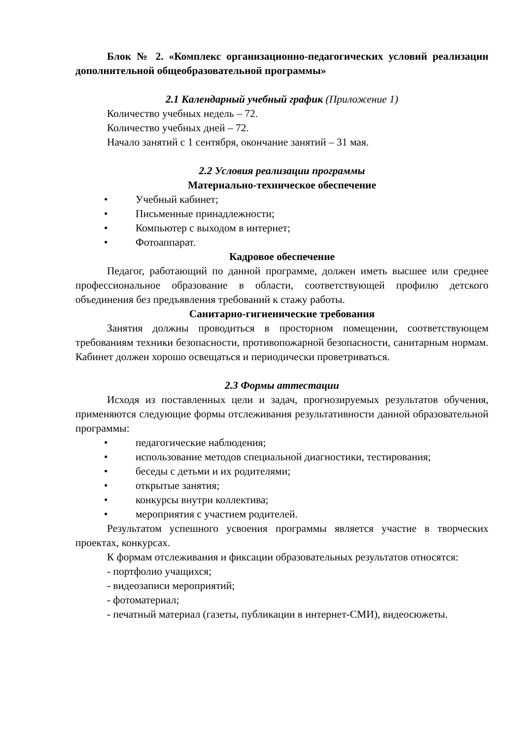Блок № 2. «Комплекс организационно-педагогических условий реализации дополнительной общеобразовательной программы»
2.1 Календарный учебный график (Приложение 1)
Количество учебных недель – 72.
Количество учебных дней – 72.
Начало занятий с 1 сентября, окончание занятий – 31 мая.
2.2 Условия реализации программы
Материально-техническое обеспечение
• Учебный кабинет;
• Письменные принадлежности;
• Компьютер с выходом в интернет;
• Фотоаппарат.
Кадровое обеспечение
Педагог, работающий по данной программе, должен иметь высшее или среднее профессиональное образование в области, соответствующей профилю детского объединения без предъявления требований к стажу работы.
Санитарно-гигиенические требования
Занятия должны проводиться в просторном помещении, соответствующем требованиям техники безопасности, противопожарной безопасности, санитарным нормам. Кабинет должен хорошо освещаться и периодически проветриваться.
2.3 Формы аттестации
Исходя из поставленных цели и задач, прогнозируемых результатов обучения, применяются следующие формы отслеживания результативности данной образовательной программы:
• педагогические наблюдения;
• использование методов специальной диагностики, тестирования;
• беседы с детьми и их родителями;
• открытые занятия;
• конкурсы внутри коллектива;
• мероприятия с участием родителей.
Результатом успешного усвоения программы является участие в творческих проектах, конкурсах.
К формам отслеживания и фиксации образовательных результатов относятся:
- портфолио учащихся;
- видеозаписи мероприятий;
- фотоматериал;
- печатный материал (газеты, публикации в интернет-СМИ), видеосюжеты.